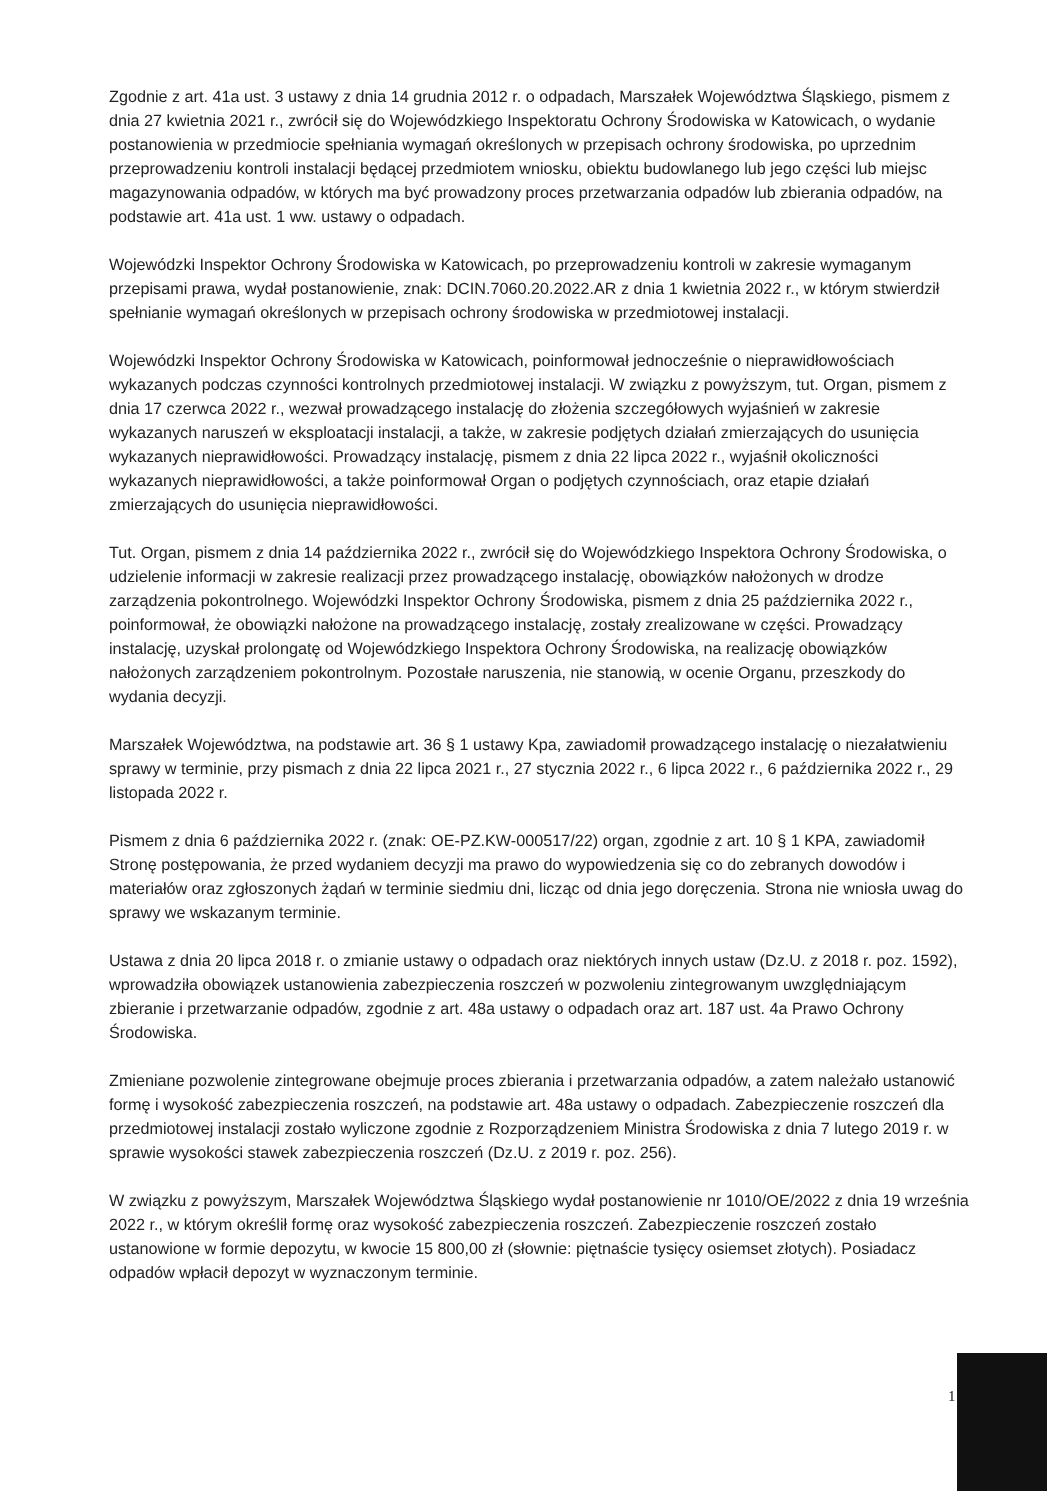Zgodnie z art. 41a ust. 3 ustawy z dnia 14 grudnia 2012 r. o odpadach, Marszałek Województwa Śląskiego, pismem z dnia 27 kwietnia 2021 r., zwrócił się do Wojewódzkiego Inspektoratu Ochrony Środowiska w Katowicach, o wydanie postanowienia w przedmiocie spełniania wymagań określonych w przepisach ochrony środowiska, po uprzednim przeprowadzeniu kontroli instalacji będącej przedmiotem wniosku, obiektu budowlanego lub jego części lub miejsc magazynowania odpadów, w których ma być prowadzony proces przetwarzania odpadów lub zbierania odpadów, na podstawie art. 41a ust. 1 ww. ustawy o odpadach.
Wojewódzki Inspektor Ochrony Środowiska w Katowicach, po przeprowadzeniu kontroli w zakresie wymaganym przepisami prawa, wydał postanowienie, znak: DCIN.7060.20.2022.AR z dnia 1 kwietnia 2022 r., w którym stwierdził spełnianie wymagań określonych w przepisach ochrony środowiska w przedmiotowej instalacji.
Wojewódzki Inspektor Ochrony Środowiska w Katowicach, poinformował jednocześnie o nieprawidłowościach wykazanych podczas czynności kontrolnych przedmiotowej instalacji. W związku z powyższym, tut. Organ, pismem z dnia 17 czerwca 2022 r., wezwał prowadzącego instalację do złożenia szczegółowych wyjaśnień w zakresie wykazanych naruszeń w eksploatacji instalacji, a także, w zakresie podjętych działań zmierzających do usunięcia wykazanych nieprawidłowości. Prowadzący instalację, pismem z dnia 22 lipca 2022 r., wyjaśnił okoliczności wykazanych nieprawidłowości, a także poinformował Organ o podjętych czynnościach, oraz etapie działań zmierzających do usunięcia nieprawidłowości.
Tut. Organ, pismem z dnia 14 października 2022 r., zwrócił się do Wojewódzkiego Inspektora Ochrony Środowiska, o udzielenie informacji w zakresie realizacji przez prowadzącego instalację, obowiązków nałożonych w drodze zarządzenia pokontrolnego. Wojewódzki Inspektor Ochrony Środowiska, pismem z dnia 25 października 2022 r., poinformował, że obowiązki nałożone na prowadzącego instalację, zostały zrealizowane w części. Prowadzący instalację, uzyskał prolongatę od Wojewódzkiego Inspektora Ochrony Środowiska, na realizację obowiązków nałożonych zarządzeniem pokontrolnym. Pozostałe naruszenia, nie stanowią, w ocenie Organu, przeszkody do wydania decyzji.
Marszałek Województwa, na podstawie art. 36 § 1 ustawy Kpa, zawiadomił prowadzącego instalację o niezałatwieniu sprawy w terminie, przy pismach z dnia 22 lipca 2021 r., 27 stycznia 2022 r., 6 lipca 2022 r., 6 października 2022 r., 29 listopada 2022 r.
Pismem z dnia 6 października 2022 r. (znak: OE-PZ.KW-000517/22) organ, zgodnie z art. 10 § 1 KPA, zawiadomił Stronę postępowania, że przed wydaniem decyzji ma prawo do wypowiedzenia się co do zebranych dowodów i materiałów oraz zgłoszonych żądań w terminie siedmiu dni, licząc od dnia jego doręczenia. Strona nie wniosła uwag do sprawy we wskazanym terminie.
Ustawa z dnia 20 lipca 2018 r. o zmianie ustawy o odpadach oraz niektórych innych ustaw (Dz.U. z 2018 r. poz. 1592), wprowadziła obowiązek ustanowienia zabezpieczenia roszczeń w pozwoleniu zintegrowanym uwzględniającym zbieranie i przetwarzanie odpadów, zgodnie z art. 48a ustawy o odpadach oraz art. 187 ust. 4a Prawo Ochrony Środowiska.
Zmieniane pozwolenie zintegrowane obejmuje proces zbierania i przetwarzania odpadów, a zatem należało ustanowić formę i wysokość zabezpieczenia roszczeń, na podstawie art. 48a ustawy o odpadach. Zabezpieczenie roszczeń dla przedmiotowej instalacji zostało wyliczone zgodnie z Rozporządzeniem Ministra Środowiska z dnia 7 lutego 2019 r. w sprawie wysokości stawek zabezpieczenia roszczeń (Dz.U. z 2019 r. poz. 256).
W związku z powyższym, Marszałek Województwa Śląskiego wydał postanowienie nr 1010/OE/2022 z dnia 19 września 2022 r., w którym określił formę oraz wysokość zabezpieczenia roszczeń. Zabezpieczenie roszczeń zostało ustanowione w formie depozytu, w kwocie 15 800,00 zł (słownie: piętnaście tysięcy osiemset złotych). Posiadacz odpadów wpłacił depozyt w wyznaczonym terminie.
1